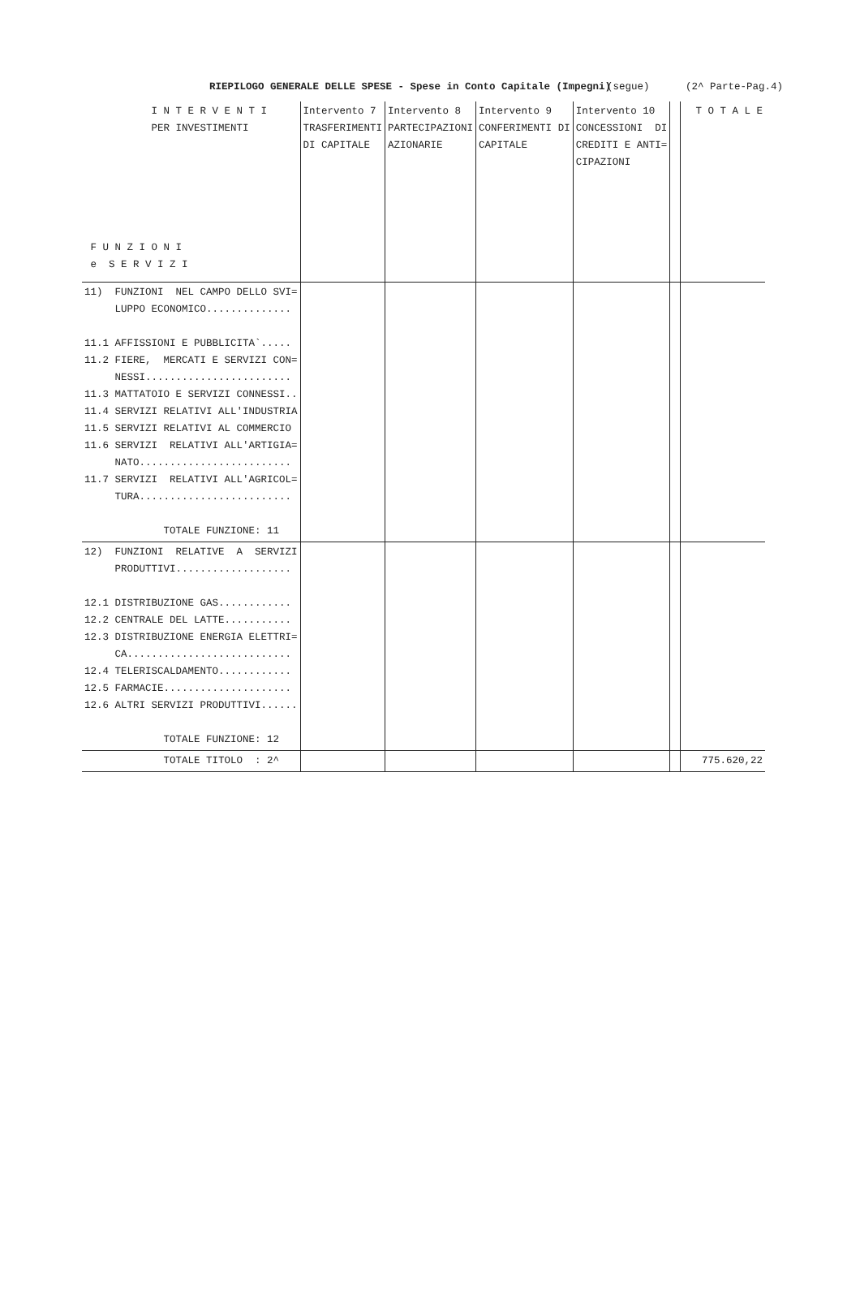RIEPILOGO GENERALE DELLE SPESE - Spese in Conto Capitale (Impegni) (segue) (2^ Parte-Pag.4)
| I N T E R V E N T I PER INVESTIMENTI F U N Z I O N I e S E R V I Z I | Intervento 7 TRASFERIMENTI DI CAPITALE | Intervento 8 PARTECIPAZIONI AZIONARIE | Intervento 9 CONFERIMENTI DI CAPITALE | Intervento 10 CONCESSIONI DI CREDITI E ANTI= CIPAZIONI | | T O T A L E |
| --- | --- | --- | --- | --- | --- | --- |
| 11) FUNZIONI NEL CAMPO DELLO SVI= LUPPO ECONOMICO.............. 11.1 AFFISSIONI E PUBBLICITA`..... 11.2 FIERE, MERCATI E SERVIZI CON= NESSI........................ 11.3 MATTATOIO E SERVIZI CONNESSI.. 11.4 SERVIZI RELATIVI ALL'INDUSTRIA 11.5 SERVIZI RELATIVI AL COMMERCIO 11.6 SERVIZI RELATIVI ALL'ARTIGIA= NATO......................... 11.7 SERVIZI RELATIVI ALL'AGRICOL= TURA......................... TOTALE FUNZIONE: 11 | | | | | | |
| 12) FUNZIONI RELATIVE A SERVIZI PRODUTTIVI................... 12.1 DISTRIBUZIONE GAS............ 12.2 CENTRALE DEL LATTE........... 12.3 DISTRIBUZIONE ENERGIA ELETTRI= CA........................... 12.4 TELERISCALDAMENTO............ 12.5 FARMACIE..................... 12.6 ALTRI SERVIZI PRODUTTIVI...... TOTALE FUNZIONE: 12 | | | | | | |
| TOTALE TITOLO : 2^ | | | | | | 775.620,22 |